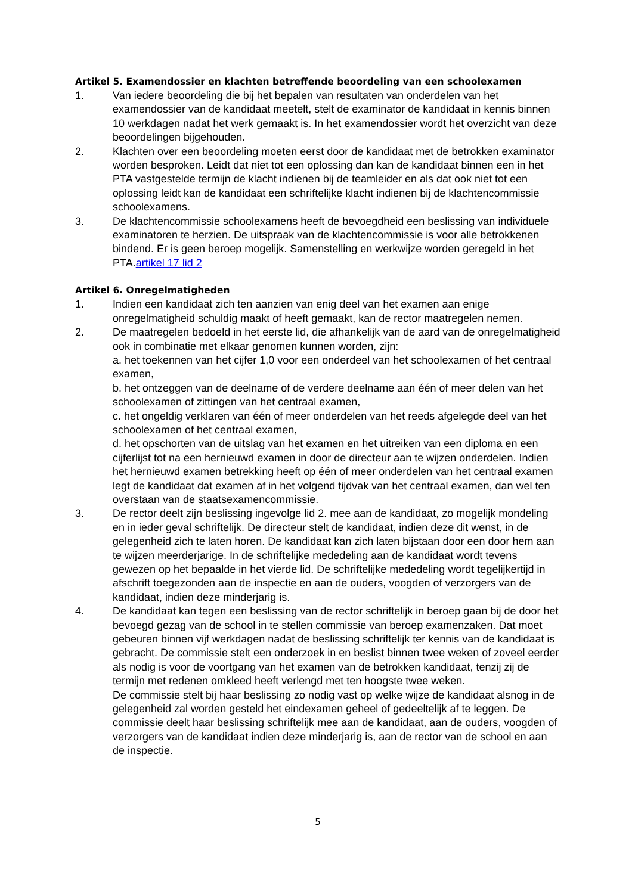Artikel 5. Examendossier en klachten betreffende beoordeling van een schoolexamen
1. Van iedere beoordeling die bij het bepalen van resultaten van onderdelen van het examendossier van de kandidaat meetelt, stelt de examinator de kandidaat in kennis binnen 10 werkdagen nadat het werk gemaakt is. In het examendossier wordt het overzicht van deze beoordelingen bijgehouden.
2. Klachten over een beoordeling moeten eerst door de kandidaat met de betrokken examinator worden besproken. Leidt dat niet tot een oplossing dan kan de kandidaat binnen een in het PTA vastgestelde termijn de klacht indienen bij de teamleider en als dat ook niet tot een oplossing leidt kan de kandidaat een schriftelijke klacht indienen bij de klachtencommissie schoolexamens.
3. De klachtencommissie schoolexamens heeft de bevoegdheid een beslissing van individuele examinatoren te herzien. De uitspraak van de klachtencommissie is voor alle betrokkenen bindend. Er is geen beroep mogelijk. Samenstelling en werkwijze worden geregeld in het PTA.artikel 17 lid 2
Artikel 6. Onregelmatigheden
1. Indien een kandidaat zich ten aanzien van enig deel van het examen aan enige onregelmatigheid schuldig maakt of heeft gemaakt, kan de rector maatregelen nemen.
2. De maatregelen bedoeld in het eerste lid, die afhankelijk van de aard van de onregelmatigheid ook in combinatie met elkaar genomen kunnen worden, zijn:
a. het toekennen van het cijfer 1,0 voor een onderdeel van het schoolexamen of het centraal examen,
b. het ontzeggen van de deelname of de verdere deelname aan één of meer delen van het schoolexamen of zittingen van het centraal examen,
c. het ongeldig verklaren van één of meer onderdelen van het reeds afgelegde deel van het schoolexamen of het centraal examen,
d. het opschorten van de uitslag van het examen en het uitreiken van een diploma en een cijferlijst tot na een hernieuwd examen in door de directeur aan te wijzen onderdelen. Indien het hernieuwd examen betrekking heeft op één of meer onderdelen van het centraal examen legt de kandidaat dat examen af in het volgend tijdvak van het centraal examen, dan wel ten overstaan van de staatsexamencommissie.
3. De rector deelt zijn beslissing ingevolge lid 2. mee aan de kandidaat, zo mogelijk mondeling en in ieder geval schriftelijk. De directeur stelt de kandidaat, indien deze dit wenst, in de gelegenheid zich te laten horen. De kandidaat kan zich laten bijstaan door een door hem aan te wijzen meerderjarige. In de schriftelijke mededeling aan de kandidaat wordt tevens gewezen op het bepaalde in het vierde lid. De schriftelijke mededeling wordt tegelijkertijd in afschrift toegezonden aan de inspectie en aan de ouders, voogden of verzorgers van de kandidaat, indien deze minderjarig is.
4. De kandidaat kan tegen een beslissing van de rector schriftelijk in beroep gaan bij de door het bevoegd gezag van de school in te stellen commissie van beroep examenzaken. Dat moet gebeuren binnen vijf werkdagen nadat de beslissing schriftelijk ter kennis van de kandidaat is gebracht. De commissie stelt een onderzoek in en beslist binnen twee weken of zoveel eerder als nodig is voor de voortgang van het examen van de betrokken kandidaat, tenzij zij de termijn met redenen omkleed heeft verlengd met ten hoogste twee weken.
De commissie stelt bij haar beslissing zo nodig vast op welke wijze de kandidaat alsnog in de gelegenheid zal worden gesteld het eindexamen geheel of gedeeltelijk af te leggen. De commissie deelt haar beslissing schriftelijk mee aan de kandidaat, aan de ouders, voogden of verzorgers van de kandidaat indien deze minderjarig is, aan de rector van de school en aan de inspectie.
5